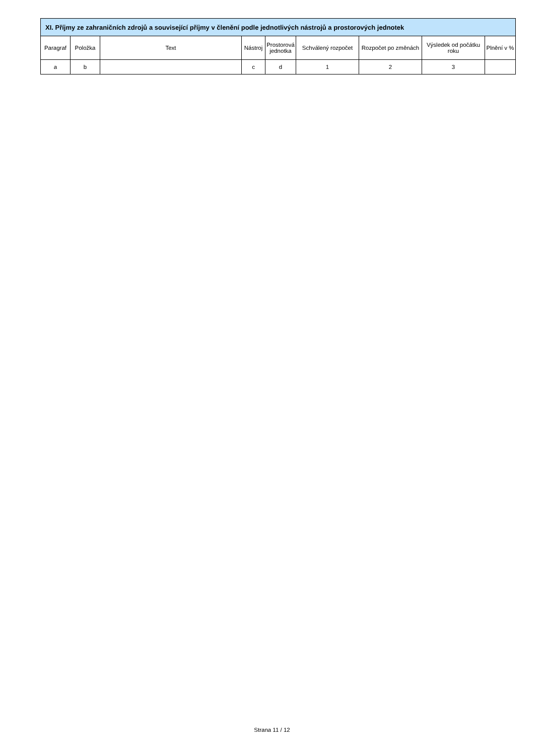| XI. Příjmy ze zahraničních zdrojů a související příjmy v členění podle jednotlivých nástrojů a prostorových jednotek | | | | | | | | |
| Paragraf | Položka | Text | Nástroj | Prostorová jednotka | Schválený rozpočet | Rozpočet po změnách | Výsledek od počátku roku | Plnění v % |
| a | b | | c | d | 1 | 2 | 3 | |
Strana 11 / 12